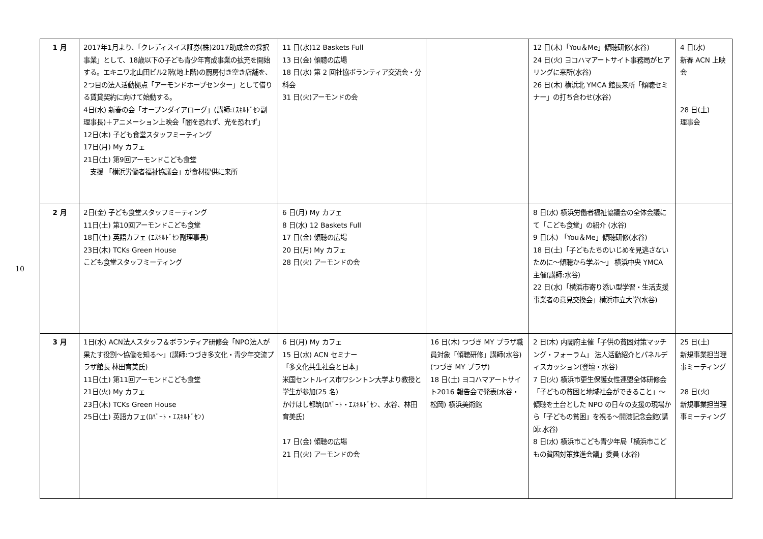10
| 1 月 | 2017年1月より、「クレディスイス証券(株)2017助成金の採択事業」として、18歳以下の子ども青少年育成事業の拡充を開始する。エキニワ北山田ビル2階(地上階)の厨房付き空き店舗を、2つ目の法人活動拠点「アーモンドホープセンター」として借りる賃貸契約に向けて始動する。 4日(水) 新春の会「オープンダイアローグ」(講師:ｴｽｷﾙﾄﾞｾﾝ副理事長)＋アニメーション上映会「闇を恐れず、光を恐れず」 12日(木) 子ども食堂スタッフミーティング 17日(月) My カフェ 21日(土) 第9回アーモンドこども食堂 支援 「横浜労働者福祉協議会」が食材提供に来所 | 11 日(水)12 Baskets Full 13 日(金) 傾聴の広場 18 日(水) 第 2 回社協ボランティア交流会・分科会 31 日(火)アーモンドの会 | | 12 日(木)「You＆Me」傾聴研修(水谷) 24 日(火) ヨコハマアートサイト事務局がヒアリングに来所(水谷) 26 日(木) 横浜北 YMCA 館長来所「傾聴セミナー」の打ち合わせ(水谷) | 4 日(水) 新春 ACN 上映会 28 日(土) 理事会 |
| 2 月 | 2日(金) 子ども食堂スタッフミーティング 11日(土) 第10回アーモンドこども食堂 18日(土) 英語カフェ (ｴｽｷﾙﾄﾞｾﾝ副理事長) 23日(木) TCKs Green House こども食堂スタッフミーティング | 6 日(月) My カフェ 8 日(水) 12 Baskets Full 17 日(金) 傾聴の広場 20 日(月) My カフェ 28 日(火) アーモンドの会 | | 8 日(水) 横浜労働者福祉協議会の全体会議にて「こども食堂」の紹介 (水谷) 9 日(木) 「You＆Me」傾聴研修(水谷) 18 日(土)「子どもたちのいじめを見逃さないために～傾聴から学ぶ～」 横浜中央 YMCA 主催(講師:水谷) 22 日(水)「横浜市寄り添い型学習・生活支援事業者の意見交換会」横浜市立大学(水谷) | |
| 3 月 | 1日(水) ACN法人スタッフ＆ボランティア研修会「NPO法人が果たす役割～協働を知る～」(講師:つづき多文化・青少年交流プラザ館長 林田育美氏) 11日(土) 第11回アーモンドこども食堂 21日(火) My カフェ 23日(木) TCKs Green House 25日(土) 英語カフェ(ﾛﾊﾞｰﾄ・ｴｽｷﾙﾄﾞｾﾝ) | 6 日(月) My カフェ 15 日(水) ACN セミナー 「多文化共生社会と日本」 米国セントルイス市ワシントン大学より教授と学生が参加(25 名) かけはし都筑(ﾛﾊﾞｰﾄ・ｴｽｷﾙﾄﾞｾﾝ、水谷、林田育美氏) 17 日(金) 傾聴の広場 21 日(火) アーモンドの会 | 16 日(木) つづき MY プラザ職員対象「傾聴研修」講師(水谷)(つづき MY プラザ) 18 日(土) ヨコハマアートサイト2016 報告会で発表(水谷・松岡) 横浜美術館 | 2 日(木) 内閣府主催「子供の貧困対策マッチング・フォーラム」 法人活動紹介とパネルディスカッション(登壇・水谷) 7 日(火) 横浜市更生保護女性連盟全体研修会「子どもの貧困と地域社会ができること」～傾聴を土台とした NPO の日々の支援の現場から「子どもの貧困」を視る～開港記念会館(講師:水谷) 8 日(水) 横浜市こども青少年局「横浜市こどもの貧困対策推進会議」委員 (水谷) | 25 日(土) 新規事業担当理事ミーティング 28 日(火) 新規事業担当理事ミーティング |